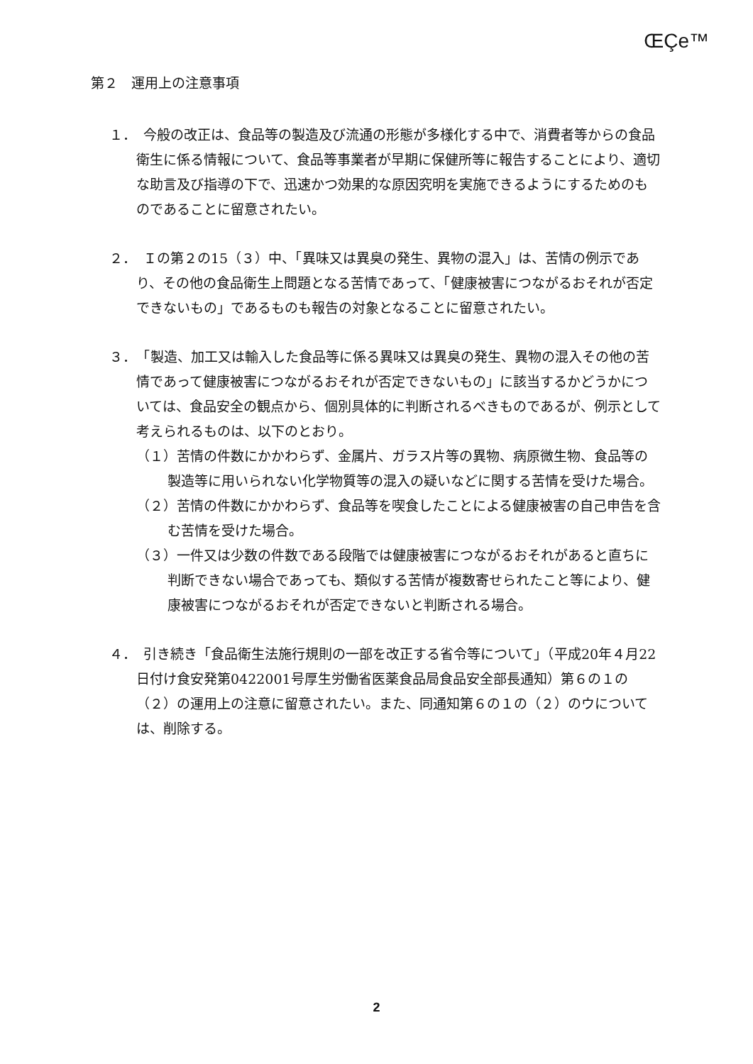ŒÇe™
第２　運用上の注意事項
１．　今般の改正は、食品等の製造及び流通の形態が多様化する中で、消費者等からの食品衛生に係る情報について、食品等事業者が早期に保健所等に報告することにより、適切な助言及び指導の下で、迅速かつ効果的な原因究明を実施できるようにするためのものであることに留意されたい。
２．　Ｉの第２の15（３）中、「異味又は異臭の発生、異物の混入」は、苦情の例示であり、その他の食品衛生上問題となる苦情であって、「健康被害につながるおそれが否定できないもの」であるものも報告の対象となることに留意されたい。
３．　「製造、加工又は輸入した食品等に係る異味又は異臭の発生、異物の混入その他の苦情であって健康被害につながるおそれが否定できないもの」に該当するかどうかについては、食品安全の観点から、個別具体的に判断されるべきものであるが、例示として考えられるものは、以下のとおり。
（１）苦情の件数にかかわらず、金属片、ガラス片等の異物、病原微生物、食品等の製造等に用いられない化学物質等の混入の疑いなどに関する苦情を受けた場合。
（２）苦情の件数にかかわらず、食品等を喫食したことによる健康被害の自己申告を含む苦情を受けた場合。
（３）一件又は少数の件数である段階では健康被害につながるおそれがあると直ちに判断できない場合であっても、類似する苦情が複数寄せられたこと等により、健康被害につながるおそれが否定できないと判断される場合。
４．　引き続き「食品衛生法施行規則の一部を改正する省令等について」（平成20年４月22日付け食安発第0422001号厚生労働省医薬食品局食品安全部長通知）第６の１の（２）の運用上の注意に留意されたい。また、同通知第６の１の（２）のウについては、削除する。
2